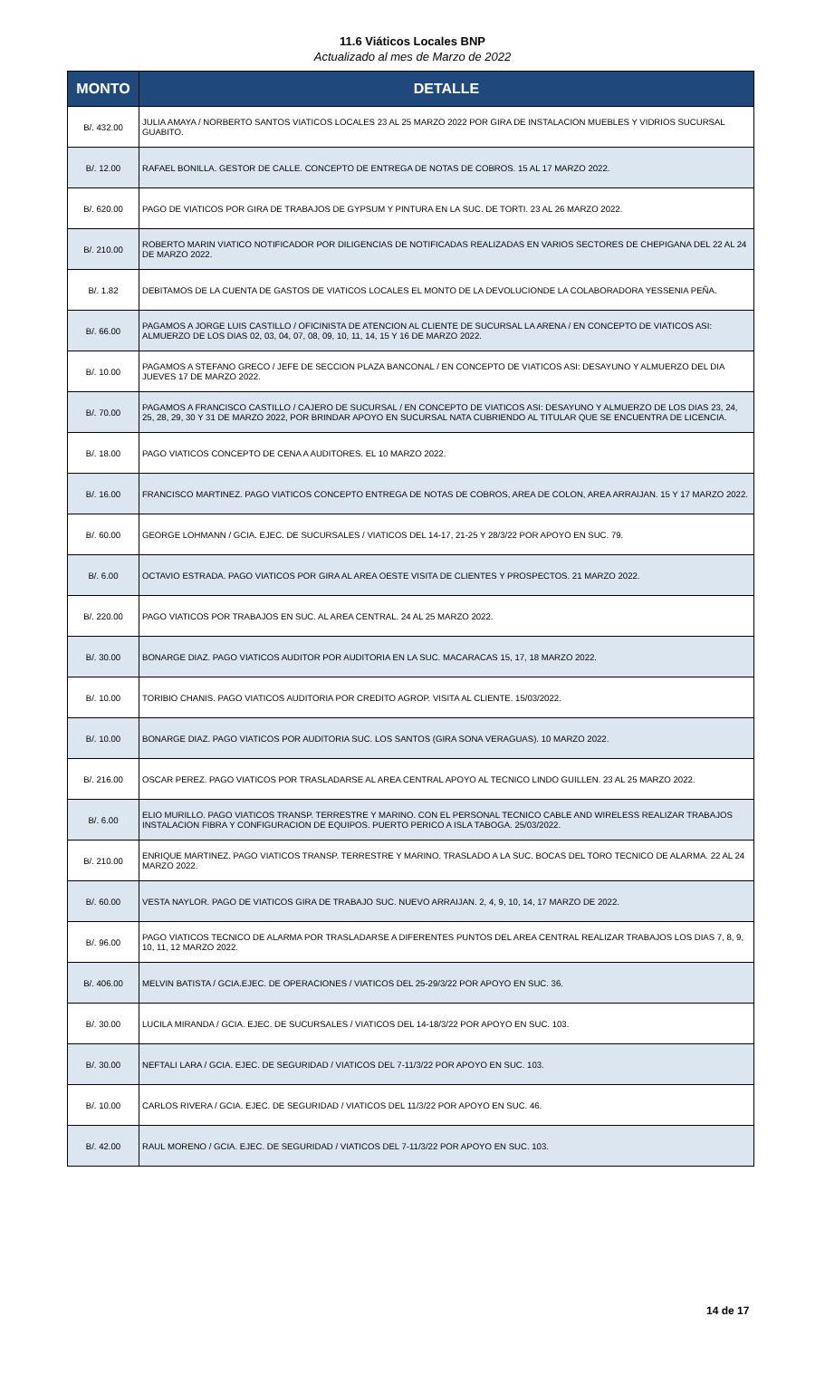11.6 Viáticos Locales BNP
Actualizado al mes de Marzo de 2022
| MONTO | DETALLE |
| --- | --- |
| B/. 432.00 | JULIA AMAYA / NORBERTO SANTOS VIATICOS LOCALES 23 AL 25 MARZO 2022 POR GIRA DE INSTALACION MUEBLES Y VIDRIOS SUCURSAL GUABITO. |
| B/. 12.00 | RAFAEL BONILLA. GESTOR DE CALLE. CONCEPTO DE ENTREGA DE NOTAS DE COBROS. 15 AL 17 MARZO 2022. |
| B/. 620.00 | PAGO DE VIATICOS POR GIRA DE TRABAJOS DE GYPSUM Y PINTURA EN LA SUC. DE TORTI. 23 AL 26 MARZO 2022. |
| B/. 210.00 | ROBERTO MARIN VIATICO NOTIFICADOR POR DILIGENCIAS DE NOTIFICADAS REALIZADAS EN VARIOS SECTORES DE CHEPIGANA DEL 22 AL 24 DE MARZO 2022. |
| B/. 1.82 | DEBITAMOS DE LA CUENTA DE GASTOS DE VIATICOS LOCALES EL MONTO DE LA DEVOLUCIONDE LA COLABORADORA YESSENIA PEÑA. |
| B/. 66.00 | PAGAMOS A JORGE LUIS CASTILLO / OFICINISTA DE ATENCION AL CLIENTE DE SUCURSAL LA ARENA / EN CONCEPTO DE VIATICOS ASI: ALMUERZO DE LOS DIAS 02, 03, 04, 07, 08, 09, 10, 11, 14, 15 Y 16 DE MARZO 2022. |
| B/. 10.00 | PAGAMOS A STEFANO GRECO / JEFE DE SECCION PLAZA BANCONAL / EN CONCEPTO DE VIATICOS ASI: DESAYUNO Y ALMUERZO DEL DIA JUEVES 17 DE MARZO 2022. |
| B/. 70.00 | PAGAMOS A FRANCISCO CASTILLO / CAJERO DE SUCURSAL / EN CONCEPTO DE VIATICOS ASI: DESAYUNO Y ALMUERZO DE LOS DIAS 23, 24, 25, 28, 29, 30 Y 31 DE MARZO 2022, POR BRINDAR APOYO EN SUCURSAL NATA CUBRIENDO AL TITULAR QUE SE ENCUENTRA DE LICENCIA. |
| B/. 18.00 | PAGO VIATICOS CONCEPTO DE CENA A AUDITORES. EL 10 MARZO 2022. |
| B/. 16.00 | FRANCISCO MARTINEZ. PAGO VIATICOS CONCEPTO ENTREGA DE NOTAS DE COBROS, AREA DE COLON, AREA ARRAIJAN. 15 Y 17 MARZO 2022. |
| B/. 60.00 | GEORGE LOHMANN / GCIA. EJEC. DE SUCURSALES / VIATICOS DEL 14-17, 21-25 Y 28/3/22 POR APOYO EN SUC. 79. |
| B/. 6.00 | OCTAVIO ESTRADA. PAGO VIATICOS POR GIRA AL AREA OESTE VISITA DE CLIENTES Y PROSPECTOS. 21 MARZO 2022. |
| B/. 220.00 | PAGO VIATICOS POR TRABAJOS EN SUC. AL AREA CENTRAL. 24 AL 25 MARZO 2022. |
| B/. 30.00 | BONARGE DIAZ. PAGO VIATICOS AUDITOR POR AUDITORIA EN LA SUC. MACARACAS 15, 17, 18 MARZO 2022. |
| B/. 10.00 | TORIBIO CHANIS. PAGO VIATICOS AUDITORIA POR CREDITO AGROP. VISITA AL CLIENTE. 15/03/2022. |
| B/. 10.00 | BONARGE DIAZ. PAGO VIATICOS POR AUDITORIA SUC. LOS SANTOS (GIRA SONA VERAGUAS). 10 MARZO 2022. |
| B/. 216.00 | OSCAR PEREZ. PAGO VIATICOS POR TRASLADARSE AL AREA CENTRAL APOYO AL TECNICO LINDO GUILLEN. 23 AL 25 MARZO 2022. |
| B/. 6.00 | ELIO MURILLO. PAGO VIATICOS TRANSP. TERRESTRE Y MARINO. CON EL PERSONAL TECNICO CABLE AND WIRELESS REALIZAR TRABAJOS INSTALACION FIBRA Y CONFIGURACION DE EQUIPOS. PUERTO PERICO A ISLA TABOGA. 25/03/2022. |
| B/. 210.00 | ENRIQUE MARTINEZ. PAGO VIATICOS TRANSP. TERRESTRE Y MARINO. TRASLADO A LA SUC. BOCAS DEL TORO TECNICO DE ALARMA. 22 AL 24 MARZO 2022. |
| B/. 60.00 | VESTA NAYLOR. PAGO DE VIATICOS GIRA DE TRABAJO SUC. NUEVO ARRAIJAN. 2, 4, 9, 10, 14, 17 MARZO DE 2022. |
| B/. 96.00 | PAGO VIATICOS TECNICO DE ALARMA POR TRASLADARSE A DIFERENTES PUNTOS DEL AREA CENTRAL REALIZAR TRABAJOS LOS DIAS 7, 8, 9, 10, 11, 12 MARZO 2022. |
| B/. 406.00 | MELVIN BATISTA / GCIA.EJEC. DE OPERACIONES / VIATICOS DEL 25-29/3/22 POR APOYO EN SUC. 36. |
| B/. 30.00 | LUCILA MIRANDA / GCIA. EJEC. DE SUCURSALES / VIATICOS DEL 14-18/3/22 POR APOYO EN SUC. 103. |
| B/. 30.00 | NEFTALI LARA / GCIA. EJEC. DE SEGURIDAD / VIATICOS DEL 7-11/3/22 POR APOYO EN SUC. 103. |
| B/. 10.00 | CARLOS RIVERA / GCIA. EJEC. DE SEGURIDAD / VIATICOS DEL 11/3/22 POR APOYO EN SUC. 46. |
| B/. 42.00 | RAUL MORENO / GCIA. EJEC. DE SEGURIDAD / VIATICOS DEL 7-11/3/22 POR APOYO EN SUC. 103. |
14 de 17